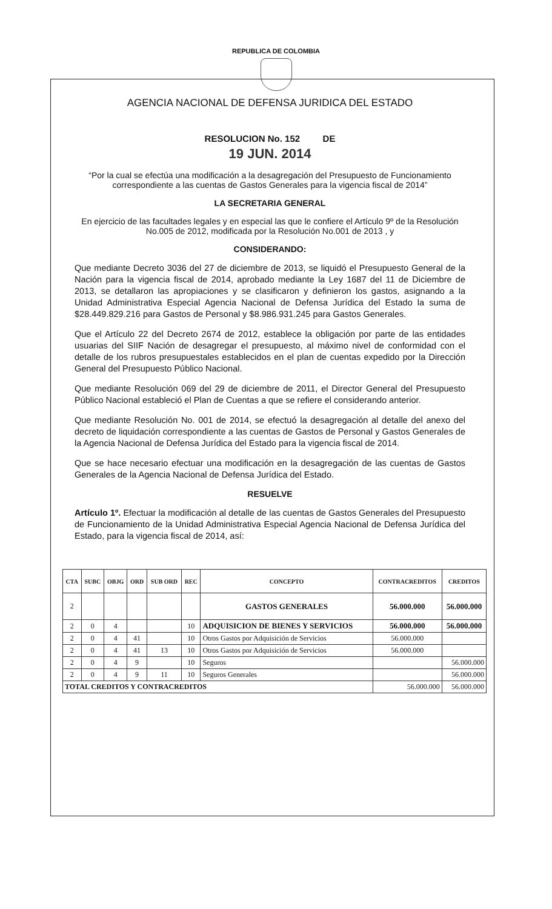REPUBLICA DE COLOMBIA
AGENCIA NACIONAL DE DEFENSA JURIDICA DEL ESTADO
RESOLUCION No. 152 DE
19 JUN. 2014
“Por la cual se efectúa una modificación a la desagregación del Presupuesto de Funcionamiento correspondiente a las cuentas de Gastos Generales para la vigencia fiscal de 2014”
LA SECRETARIA GENERAL
En ejercicio de las facultades legales y en especial las que le confiere el Artículo 9º de la Resolución No.005 de 2012, modificada por la Resolución No.001 de 2013 , y
CONSIDERANDO:
Que mediante Decreto 3036 del 27 de diciembre de 2013, se liquidó el Presupuesto General de la Nación para la vigencia fiscal de 2014, aprobado mediante la Ley 1687 del 11 de Diciembre de 2013, se detallaron las apropiaciones y se clasificaron y definieron los gastos, asignando a la Unidad Administrativa Especial Agencia Nacional de Defensa Jurídica del Estado la suma de $28.449.829.216 para Gastos de Personal y $8.986.931.245 para Gastos Generales.
Que el Artículo 22 del Decreto 2674 de 2012, establece la obligación por parte de las entidades usuarias del SIIF Nación de desagregar el presupuesto, al máximo nivel de conformidad con el detalle de los rubros presupuestales establecidos en el plan de cuentas expedido por la Dirección General del Presupuesto Público Nacional.
Que mediante Resolución 069 del 29 de diciembre de 2011, el Director General del Presupuesto Público Nacional estableció el Plan de Cuentas a que se refiere el considerando anterior.
Que mediante Resolución No. 001 de 2014, se efectuó la desagregación al detalle del anexo del decreto de liquidación correspondiente a las cuentas de Gastos de Personal y Gastos Generales de la Agencia Nacional de Defensa Jurídica del Estado para la vigencia fiscal de 2014.
Que se hace necesario efectuar una modificación en la desagregación de las cuentas de Gastos Generales de la Agencia Nacional de Defensa Jurídica del Estado.
RESUELVE
Artículo 1º. Efectuar la modificación al detalle de las cuentas de Gastos Generales del Presupuesto de Funcionamiento de la Unidad Administrativa Especial Agencia Nacional de Defensa Jurídica del Estado, para la vigencia fiscal de 2014, así:
| CTA | SUBC | OBJG | ORD | SUB ORD | REC | CONCEPTO | CONTRACREDITOS | CREDITOS |
| --- | --- | --- | --- | --- | --- | --- | --- | --- |
| 2 | | | | | | GASTOS GENERALES | 56.000.000 | 56.000.000 |
| 2 | 0 | 4 | | | 10 | ADQUISICION DE BIENES Y SERVICIOS | 56.000.000 | 56.000.000 |
| 2 | 0 | 4 | 41 | | 10 | Otros Gastos por Adquisición de Servicios | 56.000.000 | |
| 2 | 0 | 4 | 41 | 13 | 10 | Otros Gastos por Adquisición de Servicios | 56.000.000 | |
| 2 | 0 | 4 | 9 | | 10 | Seguros | | 56.000.000 |
| 2 | 0 | 4 | 9 | 11 | 10 | Seguros Generales | | 56.000.000 |
| TOTAL CREDITOS Y CONTRACREDITOS | | | | | | | 56.000.000 | 56.000.000 |